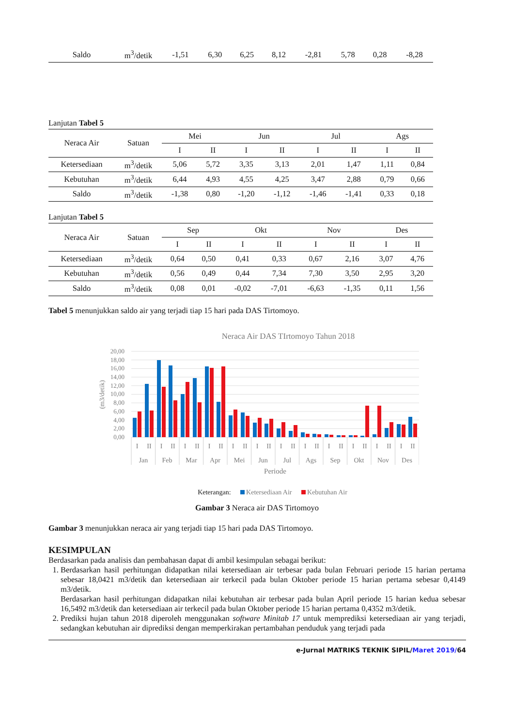| Saldo | m<sup>3</sup>/detik | -1,51 | 6,30 | 6,25 | 8,12 | -2,81 | 5,78 | 0,28 | -8,28 |
Lanjutan Tabel 5
| Neraca Air | Satuan | Mei | | Jun | | Jul | | Ags | |
| --- | --- | --- | --- | --- | --- | --- | --- | --- | --- |
| | | I | II | I | II | I | II | I | II |
| Ketersediaan | m<sup>3</sup>/detik | 5,06 | 5,72 | 3,35 | 3,13 | 2,01 | 1,47 | 1,11 | 0,84 |
| Kebutuhan | m<sup>3</sup>/detik | 6,44 | 4,93 | 4,55 | 4,25 | 3,47 | 2,88 | 0,79 | 0,66 |
| Saldo | m<sup>3</sup>/detik | -1,38 | 0,80 | -1,20 | -1,12 | -1,46 | -1,41 | 0,33 | 0,18 |
Lanjutan Tabel 5
| Neraca Air | Satuan | Sep | | Okt | | Nov | | Des | |
| --- | --- | --- | --- | --- | --- | --- | --- | --- | --- |
| | | I | II | I | II | I | II | I | II |
| Ketersediaan | m<sup>3</sup>/detik | 0,64 | 0,50 | 0,41 | 0,33 | 0,67 | 2,16 | 3,07 | 4,76 |
| Kebutuhan | m<sup>3</sup>/detik | 0,56 | 0,49 | 0,44 | 7,34 | 7,30 | 3,50 | 2,95 | 3,20 |
| Saldo | m<sup>3</sup>/detik | 0,08 | 0,01 | -0,02 | -7,01 | -6,63 | -1,35 | 0,11 | 1,56 |
Tabel 5 menunjukkan saldo air yang terjadi tiap 15 hari pada DAS Tirtomoyo.
Neraca Air DAS TIrtomoyo Tahun 2018
20,00
18,00
16,00
14,00
12,00
10,00
8,00
6,00
4,00
2,00
0,00
(m3/detik)
I
II
I
II
I
II
I
II
I
II
I
II
I
II
I
II
I
II
I
II
I
II
I
II
Jan
Feb
Mar
Apr
Mei
Jun
Jul
Ags
Sep
Okt
Nov
Des
Periode
Keterangan: Ketersediaan Air Kebutuhan Air
Gambar 3 Neraca air DAS Tirtomoyo
Gambar 3 menunjukkan neraca air yang terjadi tiap 15 hari pada DAS Tirtomoyo.
KESIMPULAN
Berdasarkan pada analisis dan pembahasan dapat di ambil kesimpulan sebagai berikut:
1. Berdasarkan hasil perhitungan didapatkan nilai ketersediaan air terbesar pada bulan Februari periode 15 harian pertama sebesar 18,0421 m3/detik dan ketersediaan air terkecil pada bulan Oktober periode 15 harian pertama sebesar 0,4149 m3/detik.
Berdasarkan hasil perhitungan didapatkan nilai kebutuhan air terbesar pada bulan April periode 15 harian kedua sebesar 16,5492 m3/detik dan ketersediaan air terkecil pada bulan Oktober periode 15 harian pertama 0,4352 m3/detik.
2. Prediksi hujan tahun 2018 diperoleh menggunakan software Minitab 17 untuk memprediksi ketersediaan air yang terjadi, sedangkan kebutuhan air diprediksi dengan memperkirakan pertambahan penduduk yang terjadi pada
e-Jurnal MATRIKS TEKNIK SIPIL/Maret 2019/64